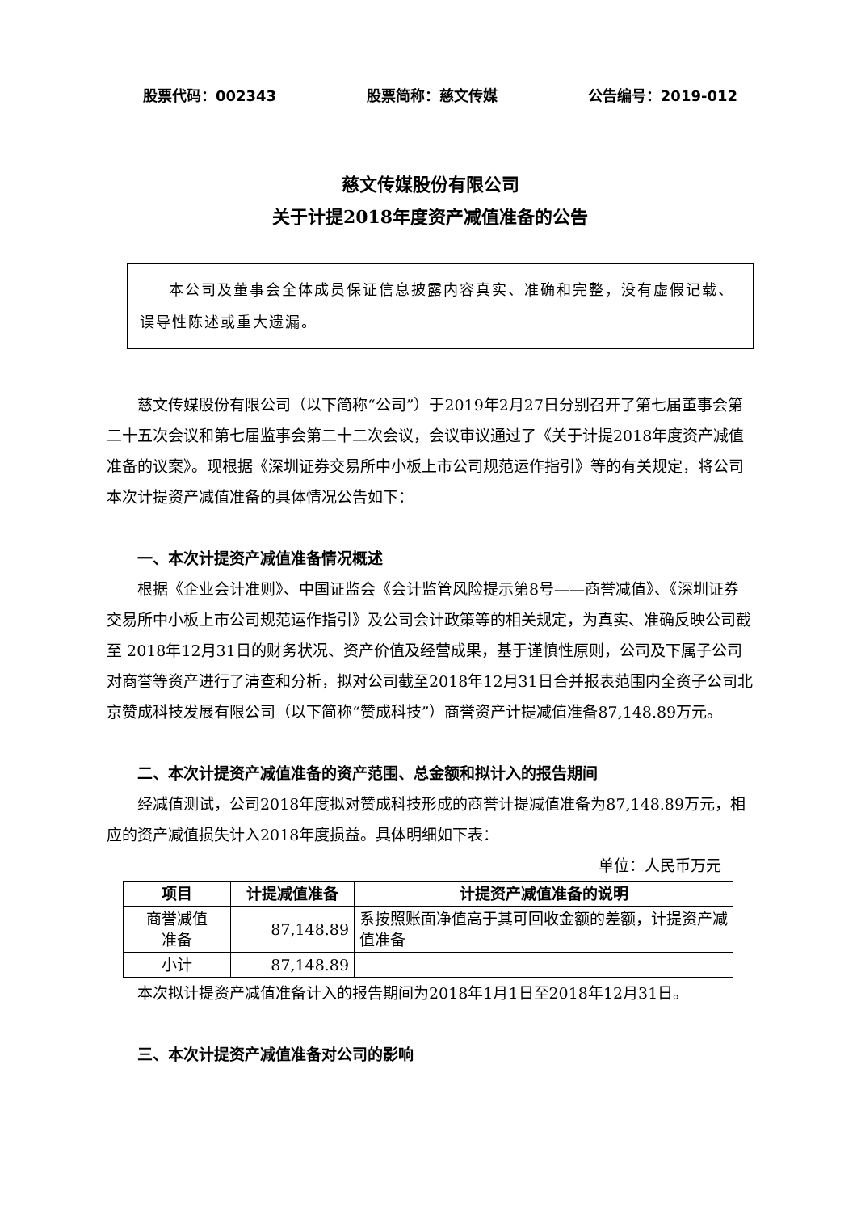股票代码：002343 股票简称：慈文传媒 公告编号：2019-012
慈文传媒股份有限公司
关于计提2018年度资产减值准备的公告
本公司及董事会全体成员保证信息披露内容真实、准确和完整，没有虚假记载、误导性陈述或重大遗漏。
慈文传媒股份有限公司（以下简称“公司”）于2019年2月27日分别召开了第七届董事会第二十五次会议和第七届监事会第二十二次会议，会议审议通过了《关于计提2018年度资产减值准备的议案》。现根据《深圳证券交易所中小板上市公司规范运作指引》等的有关规定，将公司本次计提资产减值准备的具体情况公告如下：
一、本次计提资产减值准备情况概述
根据《企业会计准则》、中国证监会《会计监管风险提示第8号——商誉减值》、《深圳证券交易所中小板上市公司规范运作指引》及公司会计政策等的相关规定，为真实、准确反映公司截至 2018年12月31日的财务状况、资产价值及经营成果，基于谨慎性原则，公司及下属子公司对商誉等资产进行了清查和分析，拟对公司截至2018年12月31日合并报表范围内全资子公司北京赞成科技发展有限公司（以下简称“赞成科技”）商誉资产计提减值准备87,148.89万元。
二、本次计提资产减值准备的资产范围、总金额和拟计入的报告期间
经减值测试，公司2018年度拟对赞成科技形成的商誉计提减值准备为87,148.89万元，相应的资产减值损失计入2018年度损益。具体明细如下表：
单位：人民币万元
| 项目 | 计提减值准备 | 计提资产减值准备的说明 |
| --- | --- | --- |
| 商誉减值 准备 | 87,148.89 | 系按照账面净值高于其可回收金额的差额，计提资产减值准备 |
| 小计 | 87,148.89 | |
本次拟计提资产减值准备计入的报告期间为2018年1月1日至2018年12月31日。
三、本次计提资产减值准备对公司的影响